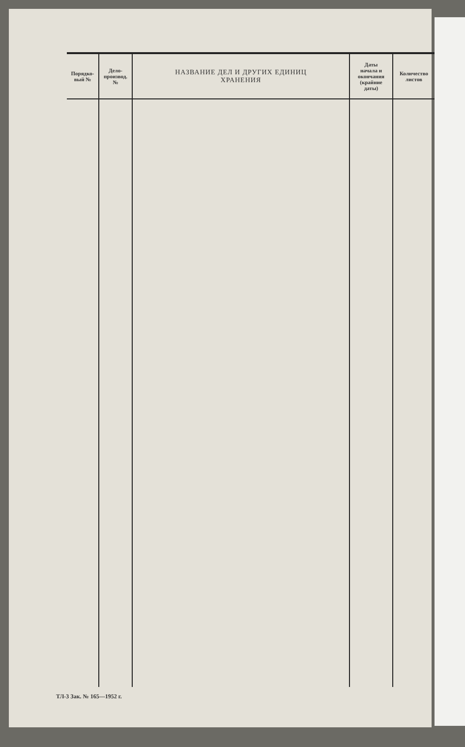| Порядко- вый № | Дело- производ. № | НАЗВАНИЕ ДЕЛ И ДРУГИХ ЕДИНИЦ ХРАНЕНИЯ | Даты начала и окончания (крайние даты) | Количество листов |
| --- | --- | --- | --- | --- |
ТЛ-3 Зак. № 165—1952 г.